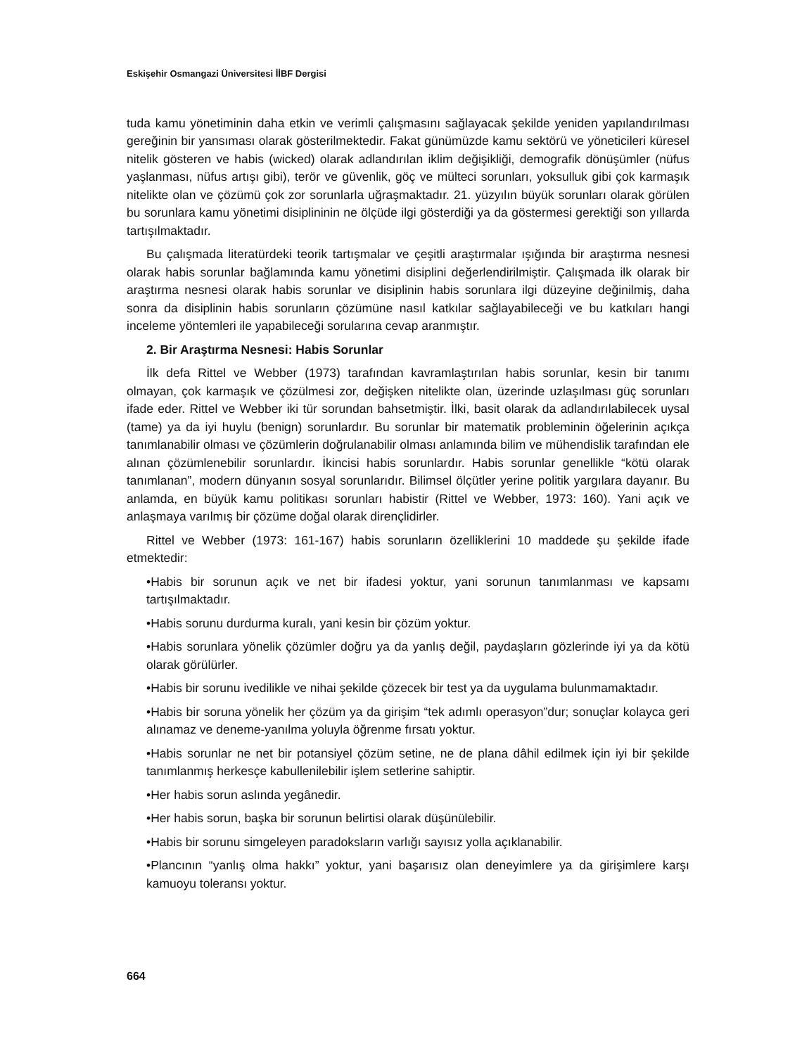Eskişehir Osmangazi Üniversitesi İİBF Dergisi
tuda kamu yönetiminin daha etkin ve verimli çalışmasını sağlayacak şekilde yeniden yapılandırılması gereğinin bir yansıması olarak gösterilmektedir. Fakat günümüzde kamu sektörü ve yöneticileri küresel nitelik gösteren ve habis (wicked) olarak adlandırılan iklim değişikliği, demografik dönüşümler (nüfus yaşlanması, nüfus artışı gibi), terör ve güvenlik, göç ve mülteci sorunları, yoksulluk gibi çok karmaşık nitelikte olan ve çözümü çok zor sorunlarla uğraşmaktadır. 21. yüzyılın büyük sorunları olarak görülen bu sorunlara kamu yönetimi disiplininin ne ölçüde ilgi gösterdiği ya da göstermesi gerektiği son yıllarda tartışılmaktadır.
Bu çalışmada literatürdeki teorik tartışmalar ve çeşitli araştırmalar ışığında bir araştırma nesnesi olarak habis sorunlar bağlamında kamu yönetimi disiplini değerlendirilmiştir. Çalışmada ilk olarak bir araştırma nesnesi olarak habis sorunlar ve disiplinin habis sorunlara ilgi düzeyine değinilmiş, daha sonra da disiplinin habis sorunların çözümüne nasıl katkılar sağlayabileceği ve bu katkıları hangi inceleme yöntemleri ile yapabileceği sorularına cevap aranmıştır.
2. Bir Araştırma Nesnesi: Habis Sorunlar
İlk defa Rittel ve Webber (1973) tarafından kavramlaştırılan habis sorunlar, kesin bir tanımı olmayan, çok karmaşık ve çözülmesi zor, değişken nitelikte olan, üzerinde uzlaşılması güç sorunları ifade eder. Rittel ve Webber iki tür sorundan bahsetmiştir. İlki, basit olarak da adlandırılabilecek uysal (tame) ya da iyi huylu (benign) sorunlardır. Bu sorunlar bir matematik probleminin öğelerinin açıkça tanımlanabilir olması ve çözümlerin doğrulanabilir olması anlamında bilim ve mühendislik tarafından ele alınan çözümlenebilir sorunlardır. İkincisi habis sorunlardır. Habis sorunlar genellikle “kötü olarak tanımlanan”, modern dünyanın sosyal sorunlarıdır. Bilimsel ölçütler yerine politik yargılara dayanır. Bu anlamda, en büyük kamu politikası sorunları habistir (Rittel ve Webber, 1973: 160). Yani açık ve anlaşmaya varılmış bir çözüme doğal olarak dirençlidirler.
Rittel ve Webber (1973: 161-167) habis sorunların özelliklerini 10 maddede şu şekilde ifade etmektedir:
•Habis bir sorunun açık ve net bir ifadesi yoktur, yani sorunun tanımlanması ve kapsamı tartışılmaktadır.
•Habis sorunu durdurma kuralı, yani kesin bir çözüm yoktur.
•Habis sorunlara yönelik çözümler doğru ya da yanlış değil, paydaşların gözlerinde iyi ya da kötü olarak görülürler.
•Habis bir sorunu ivedilikle ve nihai şekilde çözecek bir test ya da uygulama bulunmamaktadır.
•Habis bir soruna yönelik her çözüm ya da girişim “tek adımlı operasyon”dur; sonuçlar kolayca geri alınamaz ve deneme-yanılma yoluyla öğrenme fırsatı yoktur.
•Habis sorunlar ne net bir potansiyel çözüm setine, ne de plana dâhil edilmek için iyi bir şekilde tanımlanmış herkesçe kabullenilebilir işlem setlerine sahiptir.
•Her habis sorun aslında yegânedir.
•Her habis sorun, başka bir sorunun belirtisi olarak düşünülebilir.
•Habis bir sorunu simgeleyen paradoksların varlığı sayısız yolla açıklanabilir.
•Plancının “yanlış olma hakkı” yoktur, yani başarısız olan deneyimlere ya da girişimlere karşı kamuoyu toleransı yoktur.
664